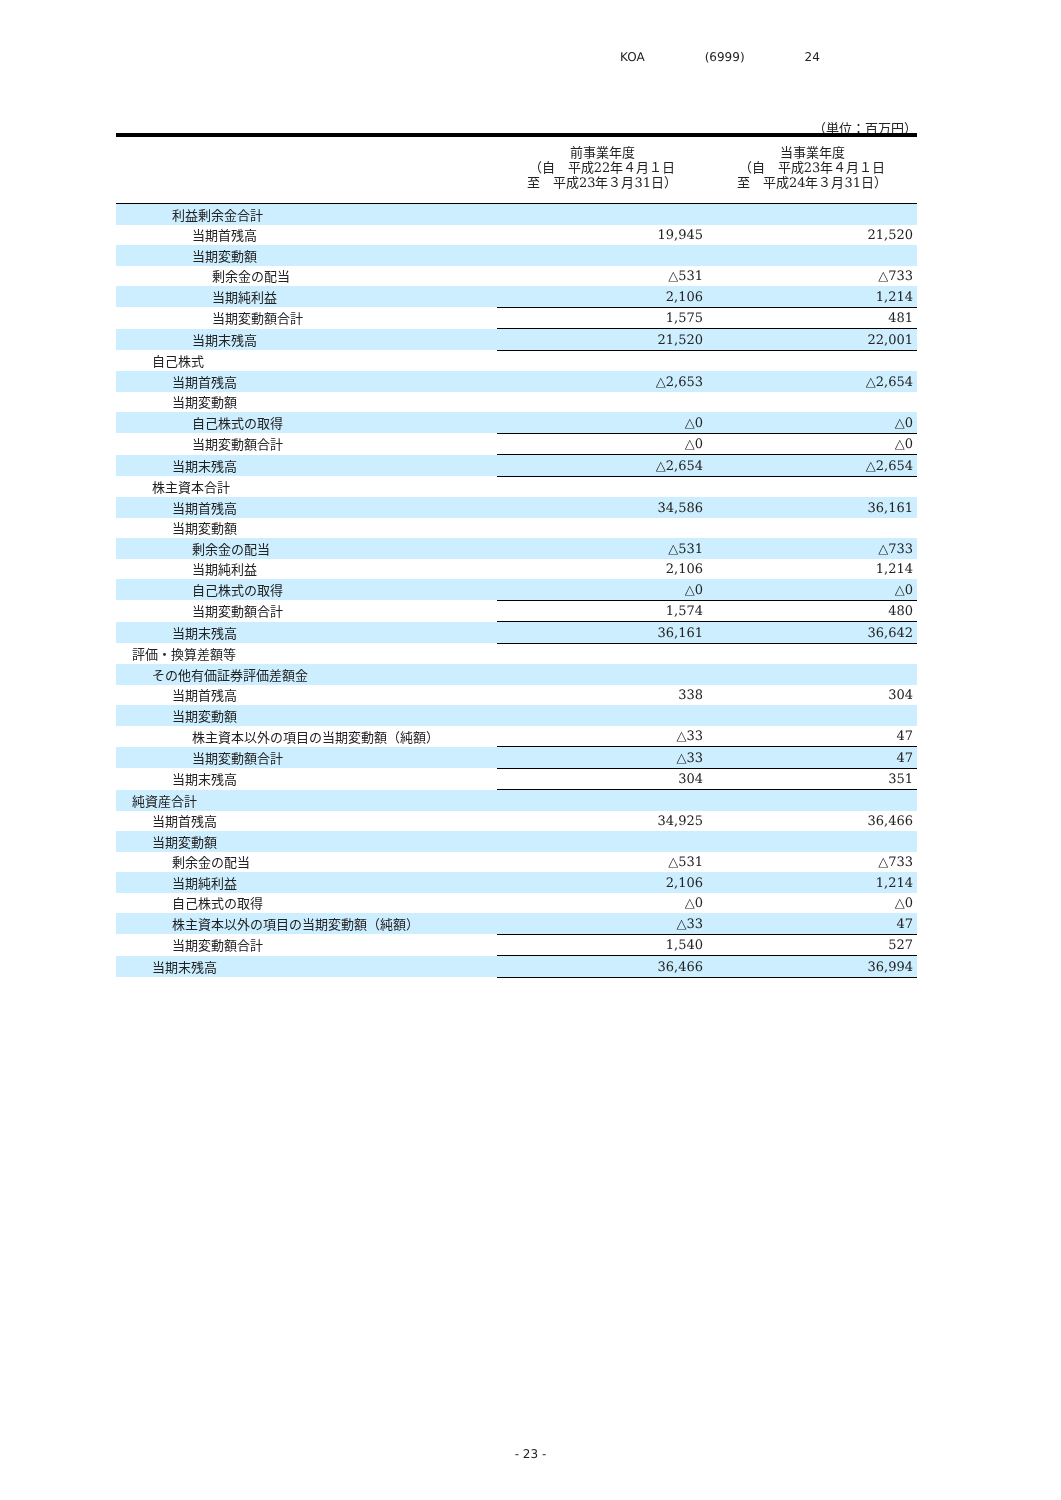KOA (6999) 24
（単位：百万円）
| | 前事業年度 （自 平成22年４月１日 至 平成23年３月31日） | 当事業年度 （自 平成23年４月１日 至 平成24年３月31日） |
| --- | --- | --- |
| 利益剰余金合計 | | |
| 当期首残高 | 19,945 | 21,520 |
| 当期変動額 | | |
| 剰余金の配当 | △531 | △733 |
| 当期純利益 | 2,106 | 1,214 |
| 当期変動額合計 | 1,575 | 481 |
| 当期末残高 | 21,520 | 22,001 |
| 自己株式 | | |
| 当期首残高 | △2,653 | △2,654 |
| 当期変動額 | | |
| 自己株式の取得 | △0 | △0 |
| 当期変動額合計 | △0 | △0 |
| 当期末残高 | △2,654 | △2,654 |
| 株主資本合計 | | |
| 当期首残高 | 34,586 | 36,161 |
| 当期変動額 | | |
| 剰余金の配当 | △531 | △733 |
| 当期純利益 | 2,106 | 1,214 |
| 自己株式の取得 | △0 | △0 |
| 当期変動額合計 | 1,574 | 480 |
| 当期末残高 | 36,161 | 36,642 |
| 評価・換算差額等 | | |
| その他有価証券評価差額金 | | |
| 当期首残高 | 338 | 304 |
| 当期変動額 | | |
| 株主資本以外の項目の当期変動額（純額） | △33 | 47 |
| 当期変動額合計 | △33 | 47 |
| 当期末残高 | 304 | 351 |
| 純資産合計 | | |
| 当期首残高 | 34,925 | 36,466 |
| 当期変動額 | | |
| 剰余金の配当 | △531 | △733 |
| 当期純利益 | 2,106 | 1,214 |
| 自己株式の取得 | △0 | △0 |
| 株主資本以外の項目の当期変動額（純額） | △33 | 47 |
| 当期変動額合計 | 1,540 | 527 |
| 当期末残高 | 36,466 | 36,994 |
- 23 -